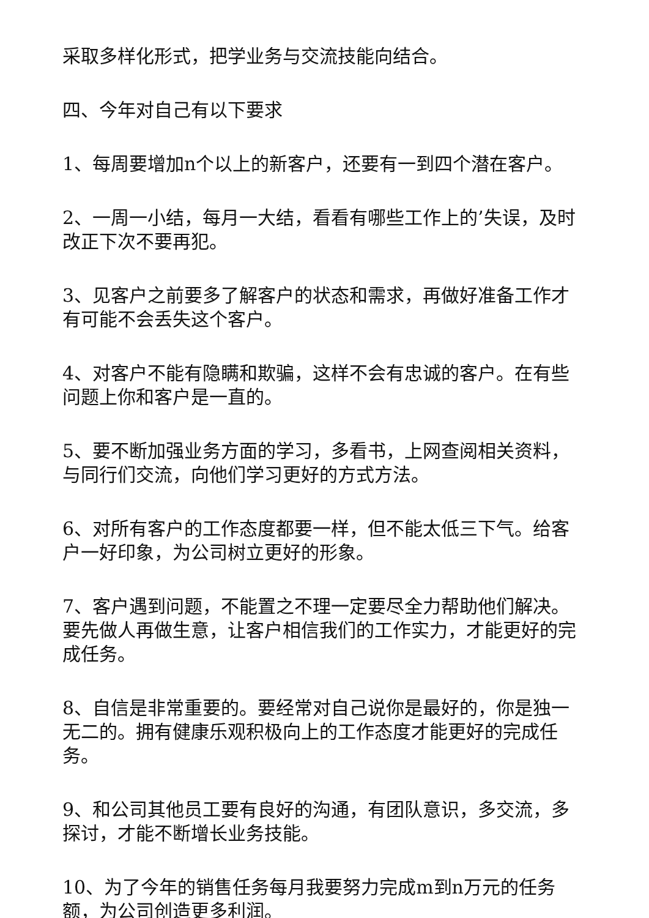采取多样化形式，把学业务与交流技能向结合。
四、今年对自己有以下要求
1、每周要增加n个以上的新客户，还要有一到四个潜在客户。
2、一周一小结，每月一大结，看看有哪些工作上的’失误，及时改正下次不要再犯。
3、见客户之前要多了解客户的状态和需求，再做好准备工作才有可能不会丢失这个客户。
4、对客户不能有隐瞒和欺骗，这样不会有忠诚的客户。在有些问题上你和客户是一直的。
5、要不断加强业务方面的学习，多看书，上网查阅相关资料，与同行们交流，向他们学习更好的方式方法。
6、对所有客户的工作态度都要一样，但不能太低三下气。给客户一好印象，为公司树立更好的形象。
7、客户遇到问题，不能置之不理一定要尽全力帮助他们解决。要先做人再做生意，让客户相信我们的工作实力，才能更好的完成任务。
8、自信是非常重要的。要经常对自己说你是最好的，你是独一无二的。拥有健康乐观积极向上的工作态度才能更好的完成任务。
9、和公司其他员工要有良好的沟通，有团队意识，多交流，多探讨，才能不断增长业务技能。
10、为了今年的销售任务每月我要努力完成m到n万元的任务额，为公司创造更多利润。